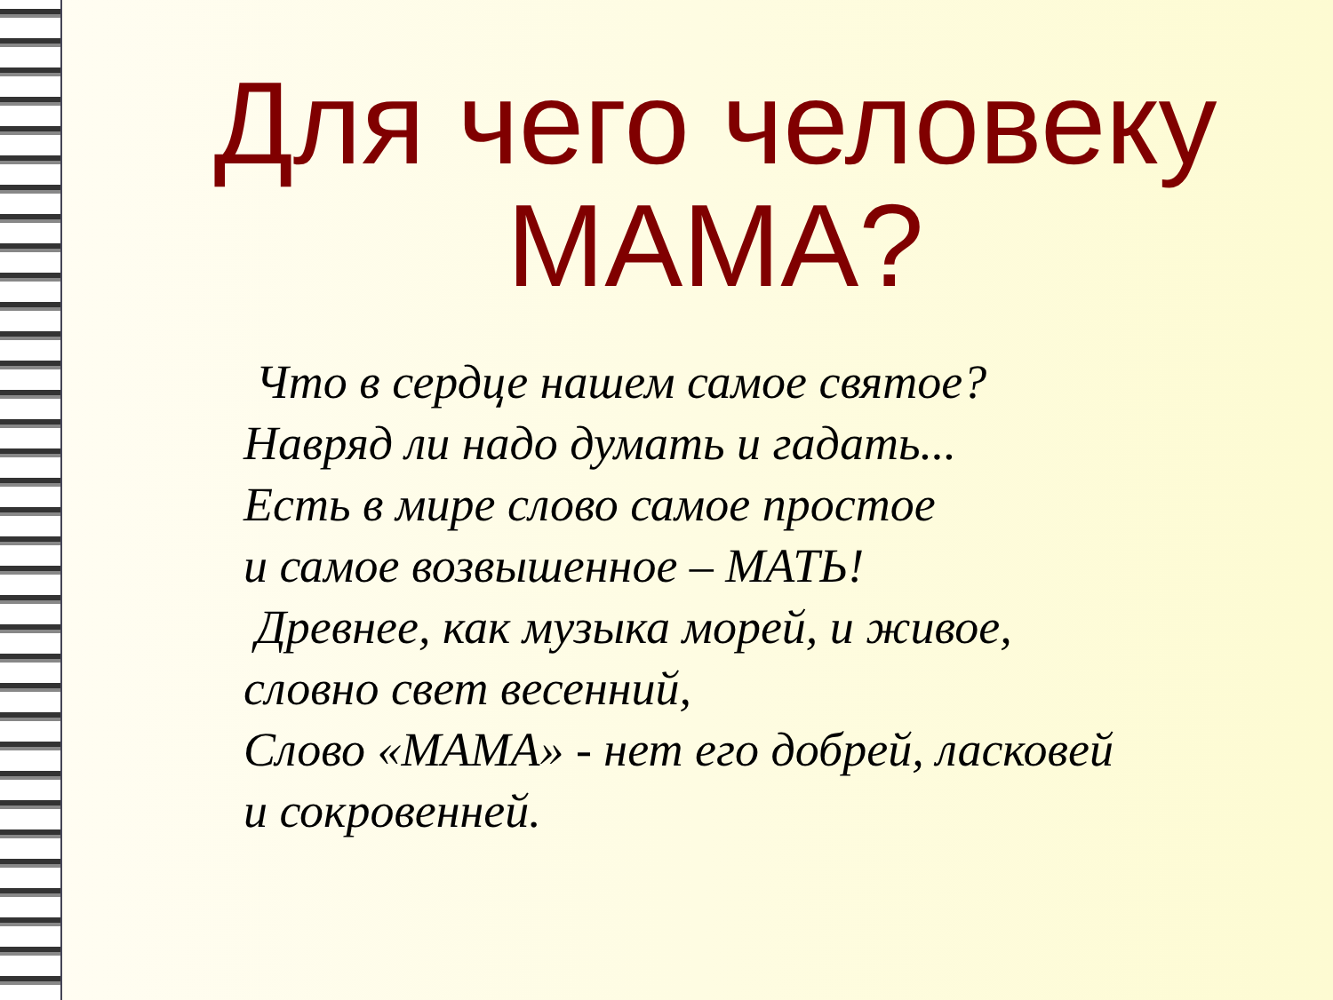Для чего человеку МАМА?
Что в сердце нашем самое святое?
Навряд ли надо думать и гадать...
Есть в мире слово самое простое
и самое возвышенное – МАТЬ!
Древнее, как музыка морей, и живое,
словно свет весенний,
Слово «МАМА» - нет его добрей, ласковей
и сокровенней.